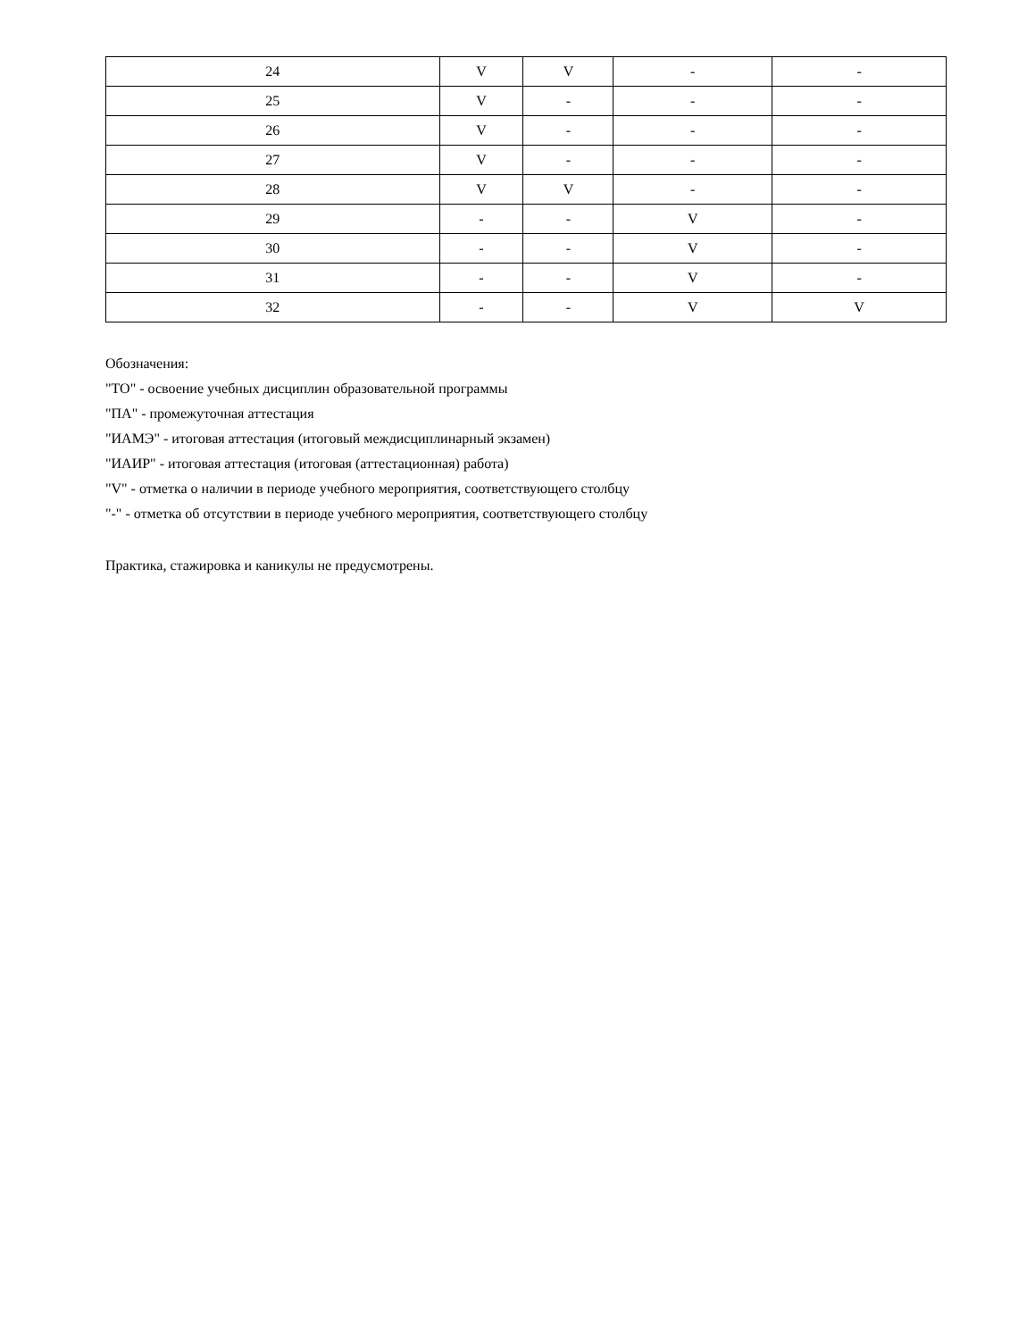| 24 | V | V | - | - |
| 25 | V | - | - | - |
| 26 | V | - | - | - |
| 27 | V | - | - | - |
| 28 | V | V | - | - |
| 29 | - | - | V | - |
| 30 | - | - | V | - |
| 31 | - | - | V | - |
| 32 | - | - | V | V |
Обозначения:
"ТО" - освоение учебных дисциплин образовательной программы
"ПА" - промежуточная аттестация
"ИАМЭ" - итоговая аттестация (итоговый междисциплинарный экзамен)
"ИАИР" - итоговая аттестация (итоговая (аттестационная) работа)
"V" - отметка о наличии в периоде учебного мероприятия, соответствующего столбцу
"-" - отметка об отсутствии в периоде учебного мероприятия, соответствующего столбцу
Практика, стажировка и каникулы не предусмотрены.